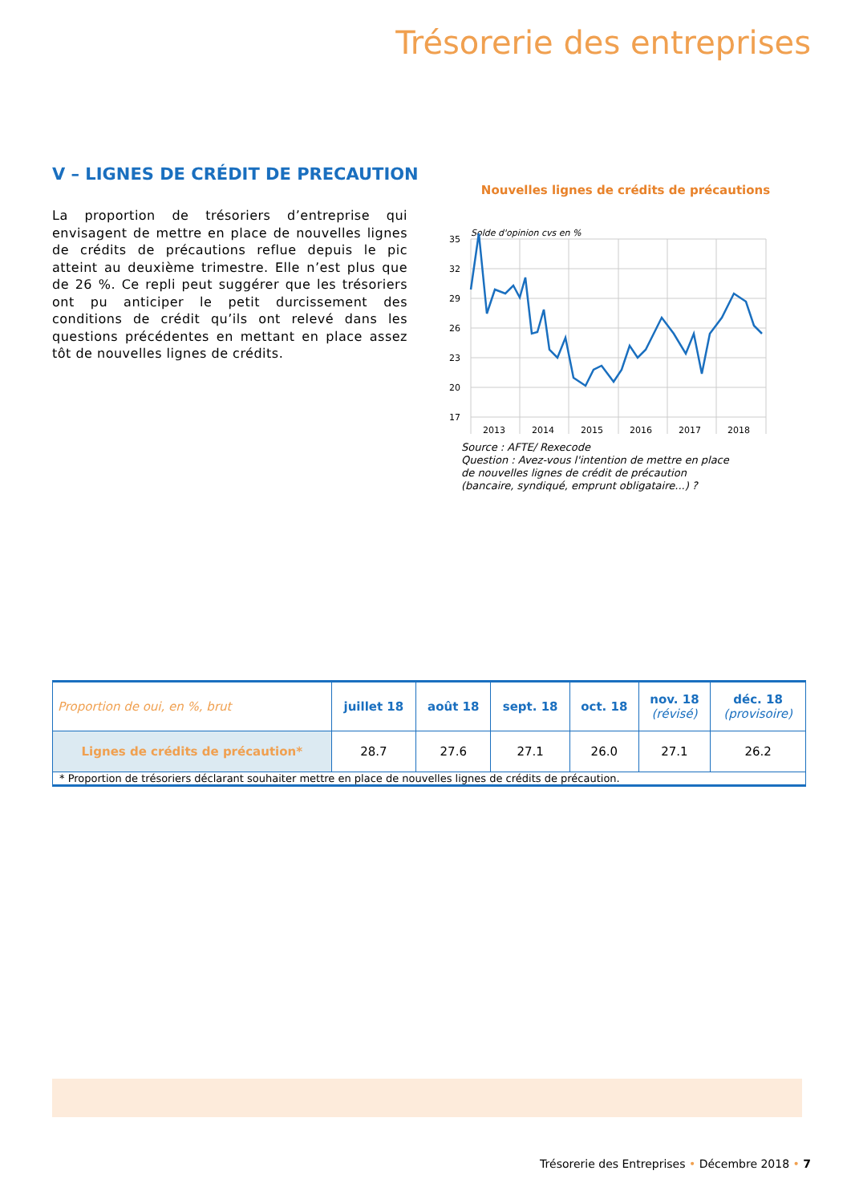Trésorerie des entreprises
V – LIGNES DE CRÉDIT DE PRECAUTION
La proportion de trésoriers d’entreprise qui envisagent de mettre en place de nouvelles lignes de crédits de précautions reflue depuis le pic atteint au deuxième trimestre. Elle n’est plus que de 26 %. Ce repli peut suggérer que les trésoriers ont pu anticiper le petit durcissement des conditions de crédit qu’ils ont relevé dans les questions précédentes en mettant en place assez tôt de nouvelles lignes de crédits.
Nouvelles lignes de crédits de précautions
Solde d'opinion cvs en %
35
32
29
26
23
20
17
2013
2014
2015
2016
2017
2018
Source : AFTE/ Rexecode
Question : Avez-vous l'intention de mettre en place
de nouvelles lignes de crédit de précaution
(bancaire, syndiqué, emprunt obligataire...) ?
| Proportion de oui, en %, brut | juillet 18 | août 18 | sept. 18 | oct. 18 | nov. 18 (révisé) | déc. 18 (provisoire) |
| --- | --- | --- | --- | --- | --- | --- |
| Lignes de crédits de précaution* | 28.7 | 27.6 | 27.1 | 26.0 | 27.1 | 26.2 |
| * Proportion de trésoriers déclarant souhaiter mettre en place de nouvelles lignes de crédits de précaution. | | | | | | |
Trésorerie des Entreprises • Décembre 2018 • 7